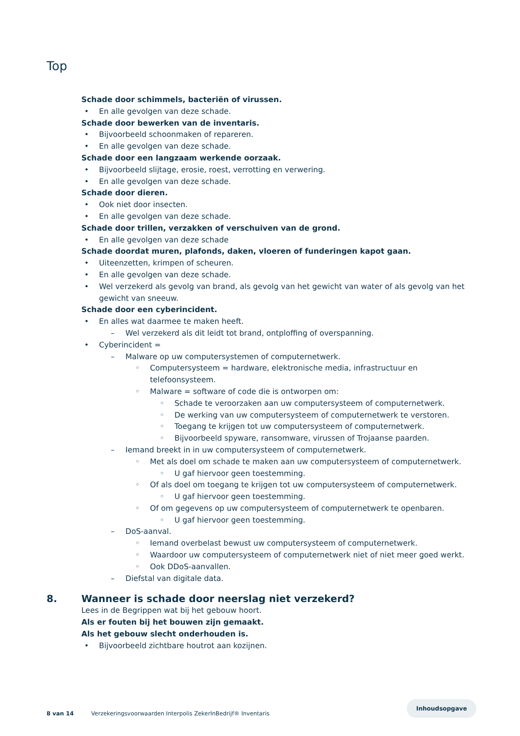Top
Schade door schimmels, bacteriën of virussen.
• En alle gevolgen van deze schade.
Schade door bewerken van de inventaris.
• Bijvoorbeeld schoonmaken of repareren.
• En alle gevolgen van deze schade.
Schade door een langzaam werkende oorzaak.
• Bijvoorbeeld slijtage, erosie, roest, verrotting en verwering.
• En alle gevolgen van deze schade.
Schade door dieren.
• Ook niet door insecten.
• En alle gevolgen van deze schade.
Schade door trillen, verzakken of verschuiven van de grond.
• En alle gevolgen van deze schade
Schade doordat muren, plafonds, daken, vloeren of funderingen kapot gaan.
• Uiteenzetten, krimpen of scheuren.
• En alle gevolgen van deze schade.
• Wel verzekerd als gevolg van brand, als gevolg van het gewicht van water of als gevolg van het gewicht van sneeuw.
Schade door een cyberincident.
• En alles wat daarmee te maken heeft.
– Wel verzekerd als dit leidt tot brand, ontploffing of overspanning.
• Cyberincident =
– Malware op uw computersystemen of computernetwerk.
◦ Computersysteem = hardware, elektronische media, infrastructuur en telefoonsysteem.
◦ Malware = software of code die is ontworpen om:
◦ Schade te veroorzaken aan uw computersysteem of computernetwerk.
◦ De werking van uw computersysteem of computernetwerk te verstoren.
◦ Toegang te krijgen tot uw computersysteem of computernetwerk.
◦ Bijvoorbeeld spyware, ransomware, virussen of Trojaanse paarden.
– Iemand breekt in in uw computersysteem of computernetwerk.
◦ Met als doel om schade te maken aan uw computersysteem of computernetwerk.
◦ U gaf hiervoor geen toestemming.
◦ Of als doel om toegang te krijgen tot uw computersysteem of computernetwerk.
◦ U gaf hiervoor geen toestemming.
◦ Of om gegevens op uw computersysteem of computernetwerk te openbaren.
◦ U gaf hiervoor geen toestemming.
– DoS-aanval.
◦ Iemand overbelast bewust uw computersysteem of computernetwerk.
◦ Waardoor uw computersysteem of computernetwerk niet of niet meer goed werkt.
◦ Ook DDoS-aanvallen.
– Diefstal van digitale data.
8. Wanneer is schade door neerslag niet verzekerd?
Lees in de Begrippen wat bij het gebouw hoort.
Als er fouten bij het bouwen zijn gemaakt.
Als het gebouw slecht onderhouden is.
• Bijvoorbeeld zichtbare houtrot aan kozijnen.
Inhoudsopgave
8 van 14 Verzekeringsvoorwaarden Interpolis ZekerInBedrijf® Inventaris